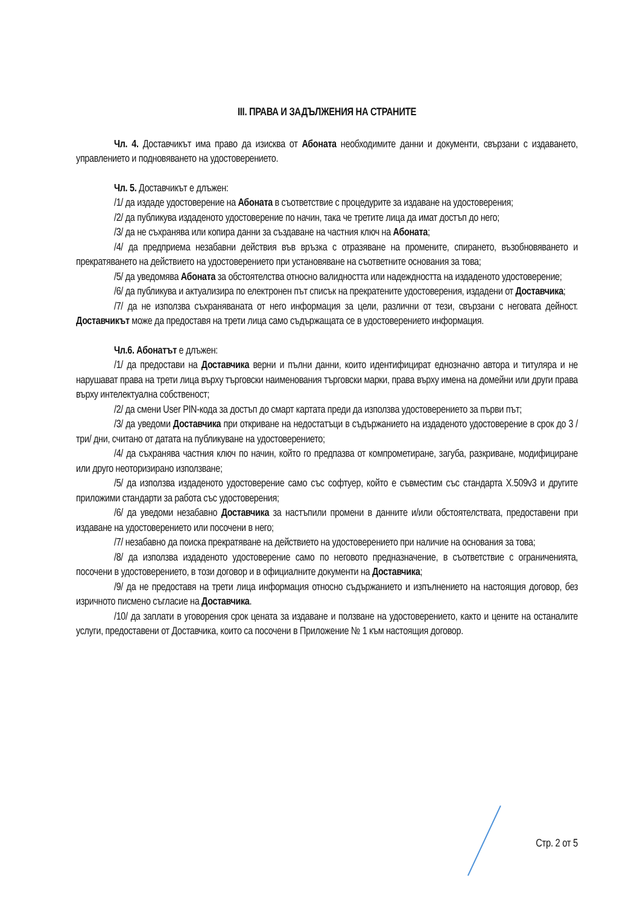III. ПРАВА И ЗАДЪЛЖЕНИЯ НА СТРАНИТЕ
Чл. 4. Доставчикът има право да изисква от Абоната необходимите данни и документи, свързани с издаването, управлението и подновяването на удостоверението.
Чл. 5. Доставчикът е длъжен:
/1/ да издаде удостоверение на Абоната в съответствие с процедурите за издаване на удостоверения;
/2/ да публикува издаденото удостоверение по начин, така че третите лица да имат достъп до него;
/3/ да не съхранява или копира данни за създаване на частния ключ на Абоната;
/4/ да предприема незабавни действия във връзка с отразяване на промените, спирането, възобновяването и прекратяването на действието на удостоверението при установяване на съответните основания за това;
/5/ да уведомява Абоната за обстоятелства относно валидността или надеждността на издаденото удостоверение;
/6/ да публикува и актуализира по електронен път списък на прекратените удостоверения, издадени от Доставчика;
/7/ да не използва съхраняваната от него информация за цели, различни от тези, свързани с неговата дейност. Доставчикът може да предоставя на трети лица само съдържащата се в удостоверението информация.
Чл.6. Абонатът е длъжен:
/1/ да предостави на Доставчика верни и пълни данни, които идентифицират еднозначно автора и титуляра и не нарушават права на трети лица върху търговски наименования търговски марки, права върху имена на домейни или други права върху интелектуална собственост;
/2/ да смени User PIN-кода за достъп до смарт картата преди да използва удостоверението за първи път;
/3/ да уведоми Доставчика при откриване на недостатъци в съдържанието на издаденото удостоверение в срок до 3 /три/ дни, считано от датата на публикуване на удостоверението;
/4/ да съхранява частния ключ по начин, който го предпазва от компрометиране, загуба, разкриване, модифициране или друго неоторизирано използване;
/5/ да използва издаденото удостоверение само със софтуер, който е съвместим със стандарта X.509v3 и другите приложими стандарти за работа със удостоверения;
/6/ да уведоми незабавно Доставчика за настъпили промени в данните и/или обстоятелствата, предоставени при издаване на удостоверението или посочени в него;
/7/ незабавно да поиска прекратяване на действието на удостоверението при наличие на основания за това;
/8/ да използва издаденото удостоверение само по неговото предназначение, в съответствие с ограниченията, посочени в удостоверението, в този договор и в официалните документи на Доставчика;
/9/ да не предоставя на трети лица информация относно съдържанието и изпълнението на настоящия договор, без изричното писмено съгласие на Доставчика.
/10/ да заплати в уговорения срок цената за издаване и ползване на удостоверението, както и цените на останалите услуги, предоставени от Доставчика, които са посочени в Приложение № 1 към настоящия договор.
Стр. 2 от 5